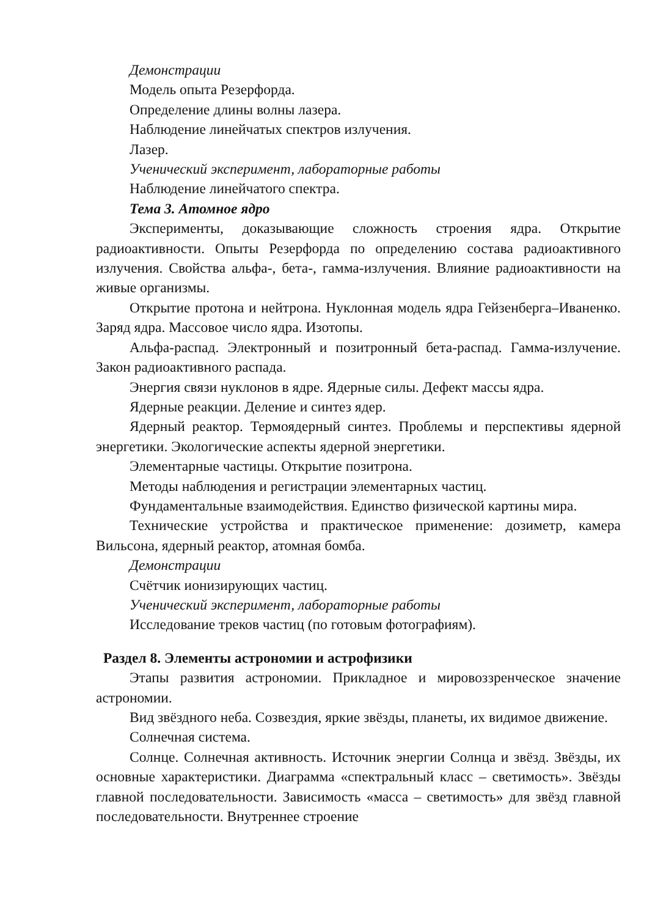Демонстрации
Модель опыта Резерфорда.
Определение длины волны лазера.
Наблюдение линейчатых спектров излучения.
Лазер.
Ученический эксперимент, лабораторные работы
Наблюдение линейчатого спектра.
Тема 3. Атомное ядро
Эксперименты, доказывающие сложность строения ядра. Открытие радиоактивности. Опыты Резерфорда по определению состава радиоактивного излучения. Свойства альфа-, бета-, гамма-излучения. Влияние радиоактивности на живые организмы.
Открытие протона и нейтрона. Нуклонная модель ядра Гейзенберга–Иваненко. Заряд ядра. Массовое число ядра. Изотопы.
Альфа-распад. Электронный и позитронный бета-распад. Гамма-излучение. Закон радиоактивного распада.
Энергия связи нуклонов в ядре. Ядерные силы. Дефект массы ядра.
Ядерные реакции. Деление и синтез ядер.
Ядерный реактор. Термоядерный синтез. Проблемы и перспективы ядерной энергетики. Экологические аспекты ядерной энергетики.
Элементарные частицы. Открытие позитрона.
Методы наблюдения и регистрации элементарных частиц.
Фундаментальные взаимодействия. Единство физической картины мира.
Технические устройства и практическое применение: дозиметр, камера Вильсона, ядерный реактор, атомная бомба.
Демонстрации
Счётчик ионизирующих частиц.
Ученический эксперимент, лабораторные работы
Исследование треков частиц (по готовым фотографиям).
Раздел 8. Элементы астрономии и астрофизики
Этапы развития астрономии. Прикладное и мировоззренческое значение астрономии.
Вид звёздного неба. Созвездия, яркие звёзды, планеты, их видимое движение.
Солнечная система.
Солнце. Солнечная активность. Источник энергии Солнца и звёзд. Звёзды, их основные характеристики. Диаграмма «спектральный класс – светимость». Звёзды главной последовательности. Зависимость «масса – светимость» для звёзд главной последовательности. Внутреннее строение